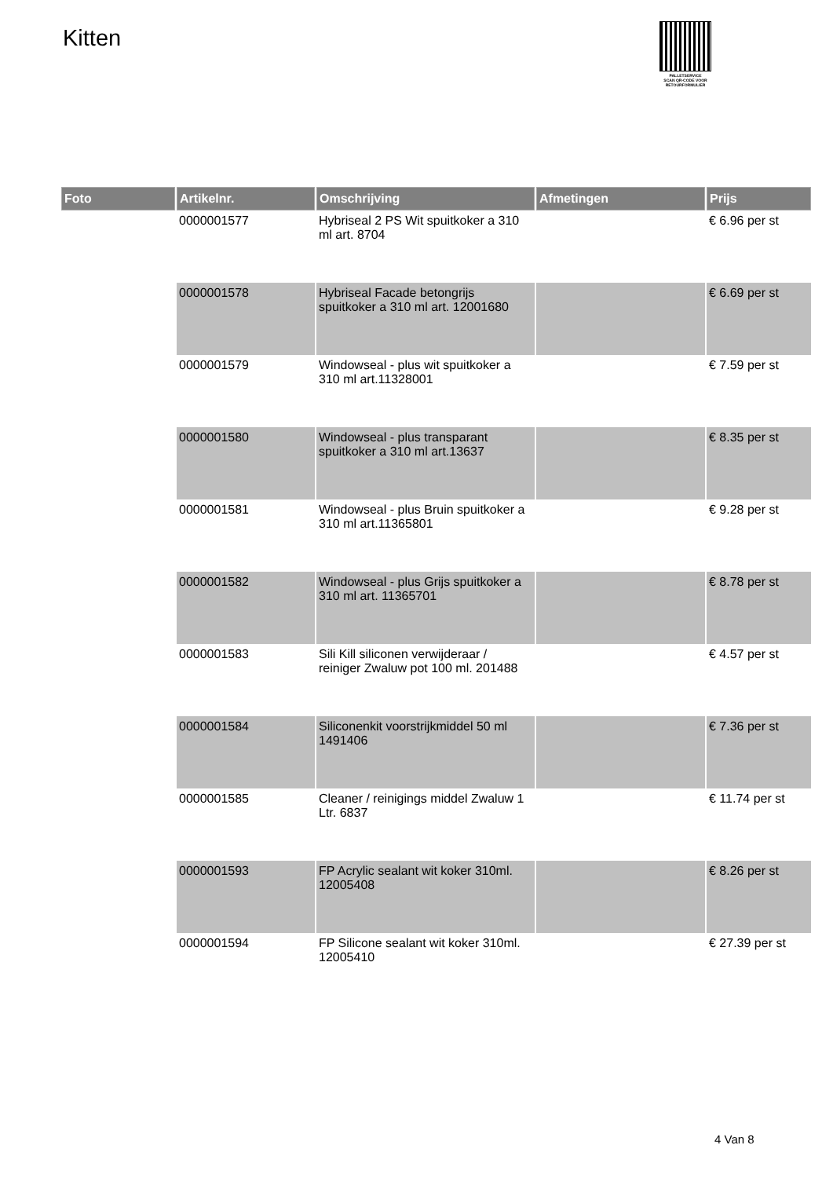Kitten
PALLETSERVICE
SCAN QR-CODE VOOR
RETOURFORMULIER
| Foto | Artikelnr. | Omschrijving | Afmetingen | Prijs |
| --- | --- | --- | --- | --- |
| | 0000001577 | Hybriseal 2 PS Wit spuitkoker a 310 ml art. 8704 | | € 6.96 per st |
| | 0000001578 | Hybriseal Facade betongrijs spuitkoker a 310 ml art. 12001680 | | € 6.69 per st |
| | 0000001579 | Windowseal - plus wit spuitkoker a 310 ml art.11328001 | | € 7.59 per st |
| | 0000001580 | Windowseal - plus transparant spuitkoker a 310 ml art.13637 | | € 8.35 per st |
| | 0000001581 | Windowseal - plus Bruin spuitkoker a 310 ml art.11365801 | | € 9.28 per st |
| | 0000001582 | Windowseal - plus Grijs spuitkoker a 310 ml art. 11365701 | | € 8.78 per st |
| | 0000001583 | Sili Kill siliconen verwijderaar / reiniger Zwaluw pot 100 ml. 201488 | | € 4.57 per st |
| | 0000001584 | Siliconenkit voorstrijkmiddel 50 ml 1491406 | | € 7.36 per st |
| | 0000001585 | Cleaner / reinigings middel Zwaluw 1 Ltr. 6837 | | € 11.74 per st |
| | 0000001593 | FP Acrylic sealant wit koker 310ml. 12005408 | | € 8.26 per st |
| | 0000001594 | FP Silicone sealant wit koker 310ml. 12005410 | | € 27.39 per st |
4 Van 8